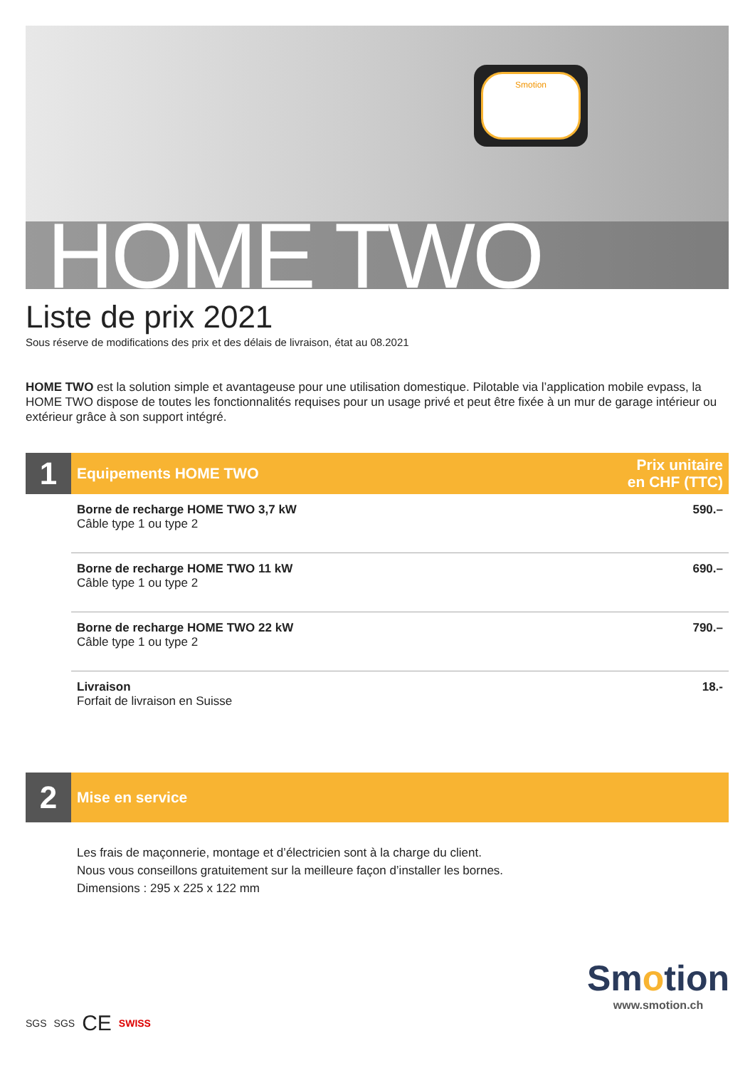Smotion
HOME TWO
Liste de prix 2021
Sous réserve de modifications des prix et des délais de livraison, état au 08.2021
HOME TWO est la solution simple et avantageuse pour une utilisation domestique. Pilotable via l’application mobile evpass, la HOME TWO dispose de toutes les fonctionnalités requises pour un usage privé et peut être fixée à un mur de garage intérieur ou extérieur grâce à son support intégré.
1
Equipements HOME TWO Prix unitaire
en CHF (TTC)
| Borne de recharge HOME TWO 3,7 kW Câble type 1 ou type 2 | 590.– |
| Borne de recharge HOME TWO 11 kW Câble type 1 ou type 2 | 690.– |
| Borne de recharge HOME TWO 22 kW Câble type 1 ou type 2 | 790.– |
| Livraison Forfait de livraison en Suisse | 18.- |
2
Mise en service
Les frais de maçonnerie, montage et d’électricien sont à la charge du client.
Nous vous conseillons gratuitement sur la meilleure façon d’installer les bornes.
Dimensions : 295 x 225 x 122 mm
SGS SGS CE SWISS
Smotion
www.smotion.ch